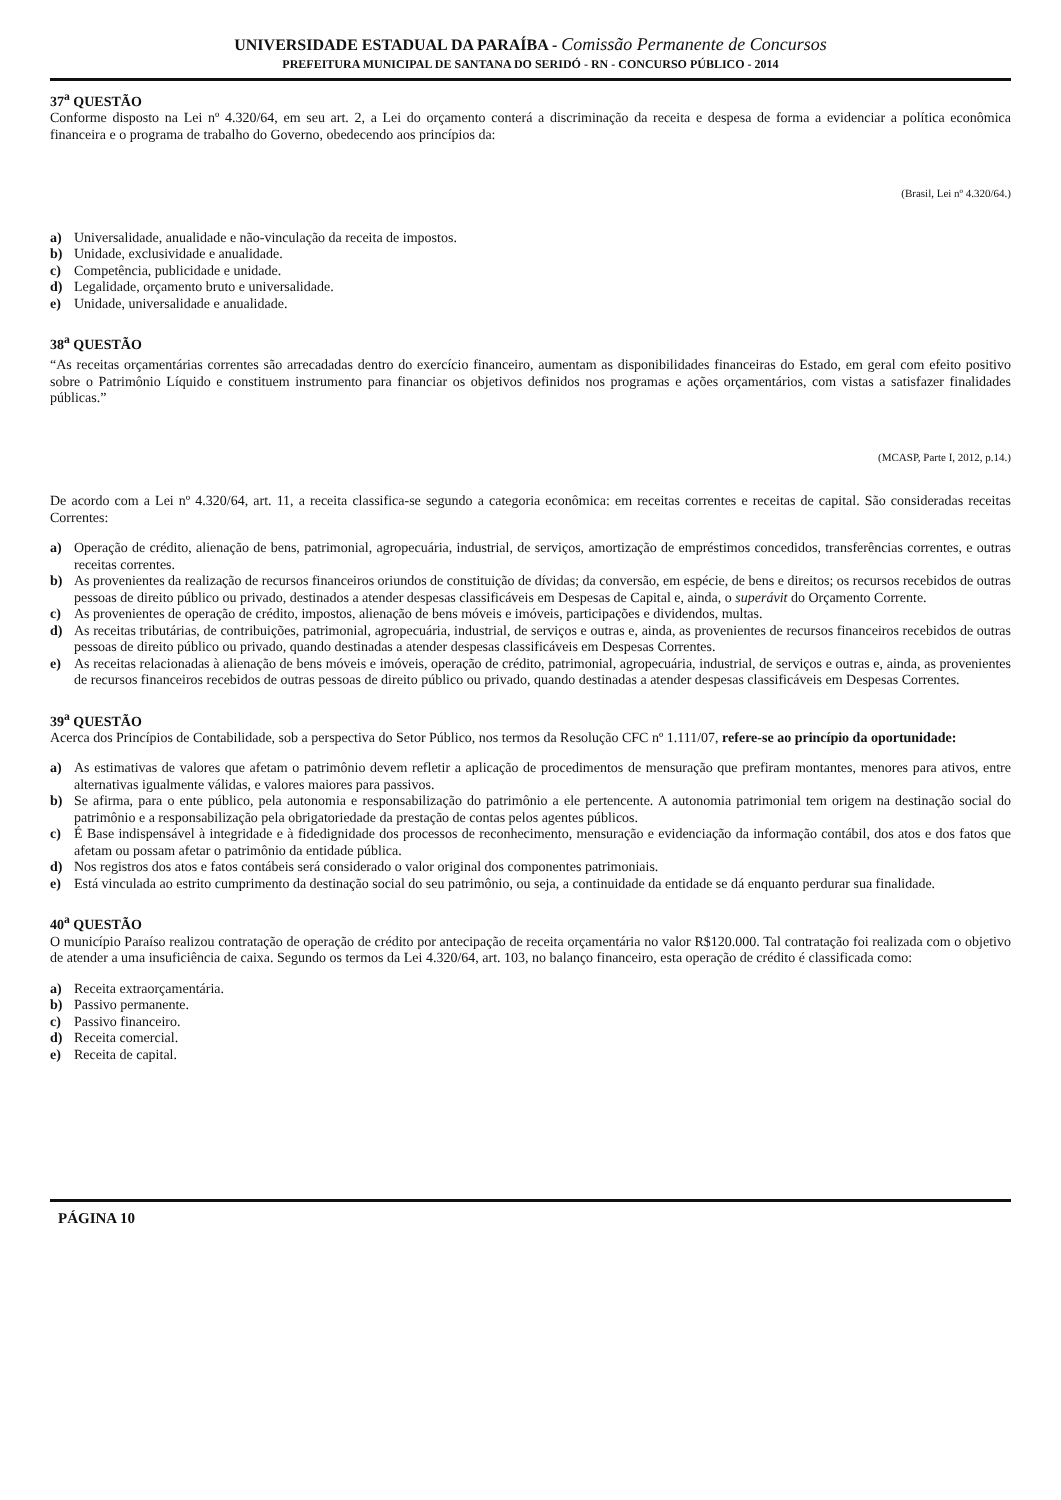UNIVERSIDADE ESTADUAL DA PARAÍBA - Comissão Permanente de Concursos
PREFEITURA MUNICIPAL DE SANTANA DO SERIDÓ - RN - CONCURSO PÚBLICO - 2014
37<sup>a</sup> QUESTÃO
Conforme disposto na Lei nº 4.320/64, em seu art. 2, a Lei do orçamento conterá a discriminação da receita e despesa de forma a evidenciar a política econômica financeira e o programa de trabalho do Governo, obedecendo aos princípios da:
(Brasil, Lei nº 4.320/64.)
a) Universalidade, anualidade e não-vinculação da receita de impostos.
b) Unidade, exclusividade e anualidade.
c) Competência, publicidade e unidade.
d) Legalidade, orçamento bruto e universalidade.
e) Unidade, universalidade e anualidade.
38<sup>a</sup> QUESTÃO
“As receitas orçamentárias correntes são arrecadadas dentro do exercício financeiro, aumentam as disponibilidades financeiras do Estado, em geral com efeito positivo sobre o Patrimônio Líquido e constituem instrumento para financiar os objetivos definidos nos programas e ações orçamentários, com vistas a satisfazer finalidades públicas.”
(MCASP, Parte I, 2012, p.14.)
De acordo com a Lei nº 4.320/64, art. 11, a receita classifica-se segundo a categoria econômica: em receitas correntes e receitas de capital. São consideradas receitas Correntes:
a) Operação de crédito, alienação de bens, patrimonial, agropecuária, industrial, de serviços, amortização de empréstimos concedidos, transferências correntes, e outras receitas correntes.
b) As provenientes da realização de recursos financeiros oriundos de constituição de dívidas; da conversão, em espécie, de bens e direitos; os recursos recebidos de outras pessoas de direito público ou privado, destinados a atender despesas classificáveis em Despesas de Capital e, ainda, o superávit do Orçamento Corrente.
c) As provenientes de operação de crédito, impostos, alienação de bens móveis e imóveis, participações e dividendos, multas.
d) As receitas tributárias, de contribuições, patrimonial, agropecuária, industrial, de serviços e outras e, ainda, as provenientes de recursos financeiros recebidos de outras pessoas de direito público ou privado, quando destinadas a atender despesas classificáveis em Despesas Correntes.
e) As receitas relacionadas à alienação de bens móveis e imóveis, operação de crédito, patrimonial, agropecuária, industrial, de serviços e outras e, ainda, as provenientes de recursos financeiros recebidos de outras pessoas de direito público ou privado, quando destinadas a atender despesas classificáveis em Despesas Correntes.
39<sup>a</sup> QUESTÃO
Acerca dos Princípios de Contabilidade, sob a perspectiva do Setor Público, nos termos da Resolução CFC nº 1.111/07, refere-se ao princípio da oportunidade:
a) As estimativas de valores que afetam o patrimônio devem refletir a aplicação de procedimentos de mensuração que prefiram montantes, menores para ativos, entre alternativas igualmente válidas, e valores maiores para passivos.
b) Se afirma, para o ente público, pela autonomia e responsabilização do patrimônio a ele pertencente. A autonomia patrimonial tem origem na destinação social do patrimônio e a responsabilização pela obrigatoriedade da prestação de contas pelos agentes públicos.
c) É Base indispensável à integridade e à fidedignidade dos processos de reconhecimento, mensuração e evidenciação da informação contábil, dos atos e dos fatos que afetam ou possam afetar o patrimônio da entidade pública.
d) Nos registros dos atos e fatos contábeis será considerado o valor original dos componentes patrimoniais.
e) Está vinculada ao estrito cumprimento da destinação social do seu patrimônio, ou seja, a continuidade da entidade se dá enquanto perdurar sua finalidade.
40<sup>a</sup> QUESTÃO
O município Paraíso realizou contratação de operação de crédito por antecipação de receita orçamentária no valor R$120.000. Tal contratação foi realizada com o objetivo de atender a uma insuficiência de caixa. Segundo os termos da Lei 4.320/64, art. 103, no balanço financeiro, esta operação de crédito é classificada como:
a) Receita extraorçamentária.
b) Passivo permanente.
c) Passivo financeiro.
d) Receita comercial.
e) Receita de capital.
PÁGINA 10